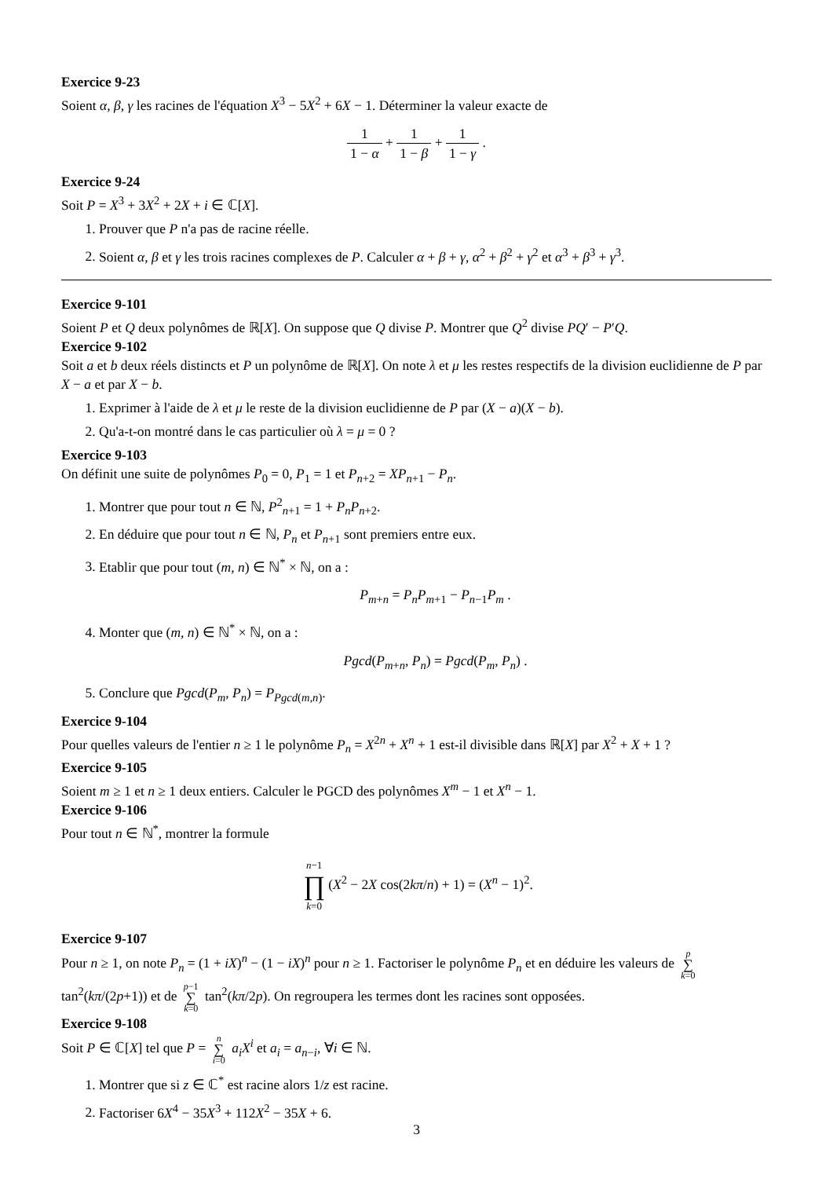Exercice 9-23
Soient α, β, γ les racines de l'équation X<sup>3</sup> − 5X<sup>2</sup> + 6X − 1. Déterminer la valeur exacte de
1 1 − α + 1 1 − β + 1 1 − γ .
Exercice 9-24
Soit P = X<sup>3</sup> + 3X<sup>2</sup> + 2X + i ∈ ℂ[X].
1. Prouver que P n'a pas de racine réelle.
2. Soient α, β et γ les trois racines complexes de P. Calculer α + β + γ, α<sup>2</sup> + β<sup>2</sup> + γ<sup>2</sup> et α<sup>3</sup> + β<sup>3</sup> + γ<sup>3</sup>.
Exercice 9-101
Soient P et Q deux polynômes de ℝ[X]. On suppose que Q divise P. Montrer que Q<sup>2</sup> divise PQ′ − P′Q.
Exercice 9-102
Soit a et b deux réels distincts et P un polynôme de ℝ[X]. On note λ et μ les restes respectifs de la division euclidienne de P par X − a et par X − b.
1. Exprimer à l'aide de λ et μ le reste de la division euclidienne de P par (X − a)(X − b).
2. Qu'a-t-on montré dans le cas particulier où λ = μ = 0 ?
Exercice 9-103
On définit une suite de polynômes P<sub>0</sub> = 0, P<sub>1</sub> = 1 et P<sub>n+2</sub> = XP<sub>n+1</sub> − P<sub>n</sub>.
1. Montrer que pour tout n ∈ ℕ, P<sup>2</sup><sub>n+1</sub> = 1 + P<sub>n</sub>P<sub>n+2</sub>.
2. En déduire que pour tout n ∈ ℕ, P<sub>n</sub> et P<sub>n+1</sub> sont premiers entre eux.
3. Etablir que pour tout (m, n) ∈ ℕ<sup>*</sup> × ℕ, on a :
P<sub>m+n</sub> = P<sub>n</sub>P<sub>m+1</sub> − P<sub>n−1</sub>P<sub>m</sub> .
4. Monter que (m, n) ∈ ℕ<sup>*</sup> × ℕ, on a :
Pgcd(P<sub>m+n</sub>, P<sub>n</sub>) = Pgcd(P<sub>m</sub>, P<sub>n</sub>) .
5. Conclure que Pgcd(P<sub>m</sub>, P<sub>n</sub>) = P<sub>Pgcd(m,n)</sub>.
Exercice 9-104
Pour quelles valeurs de l'entier n ≥ 1 le polynôme P<sub>n</sub> = X<sup>2n</sup> + X<sup>n</sup> + 1 est-il divisible dans ℝ[X] par X<sup>2</sup> + X + 1 ?
Exercice 9-105
Soient m ≥ 1 et n ≥ 1 deux entiers. Calculer le PGCD des polynômes X<sup>m</sup> − 1 et X<sup>n</sup> − 1.
Exercice 9-106
Pour tout n ∈ ℕ<sup>*</sup>, montrer la formule
n−1 ∏ k=0(X<sup>2</sup> − 2X cos(2kπ/n) + 1) = (X<sup>n</sup> − 1)<sup>2</sup>.
Exercice 9-107
Pour n ≥ 1, on note P<sub>n</sub> = (1 + iX)<sup>n</sup> − (1 − iX)<sup>n</sup> pour n ≥ 1. Factoriser le polynôme P<sub>n</sub> et en déduire les valeurs de p ∑ k=0 tan<sup>2</sup>(kπ/(2p+1)) et de p−1 ∑ k=0 tan<sup>2</sup>(kπ/2p). On regroupera les termes dont les racines sont opposées.
Exercice 9-108
Soit P ∈ ℂ[X] tel que P = n ∑ i=0 a<sub>i</sub>X<sup>i</sup> et a<sub>i</sub> = a<sub>n−i</sub>, ∀i ∈ ℕ.
1. Montrer que si z ∈ ℂ<sup>*</sup> est racine alors 1/z est racine.
2. Factoriser 6X<sup>4</sup> − 35X<sup>3</sup> + 112X<sup>2</sup> − 35X + 6.
3